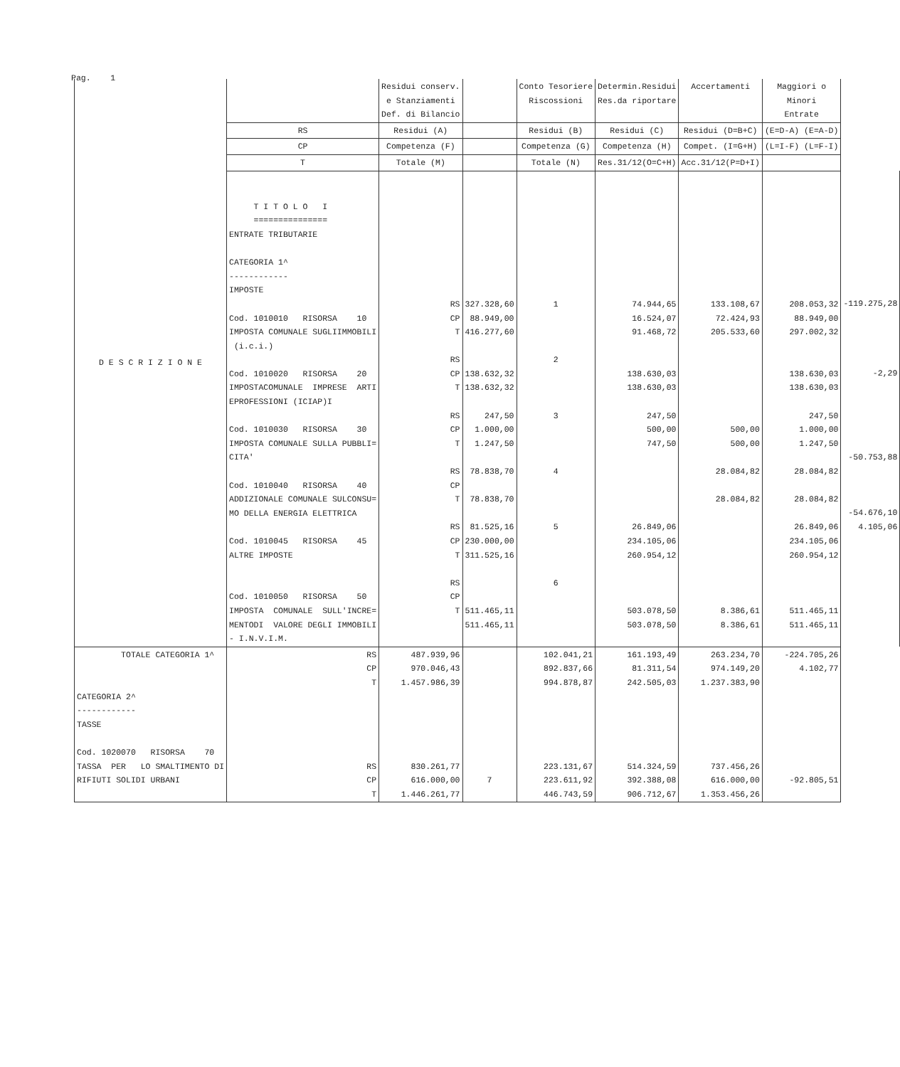Pag. 1
| D E S C R I Z I O N E | | Residui conserv. e Stanziamenti Def. di Bilancio | | Conto Tesoriere Riscossioni | Determin.Residui Res.da riportare | Accertamenti | Maggiori o Minori Entrate | |
| --- | --- | --- | --- | --- | --- | --- | --- | --- |
| | RS | Residui (A) | | Residui (B) | Residui (C) | Residui (D=B+C) | (E=D-A) (E=A-D) | |
| | CP | Competenza (F) | | Competenza (G) | Competenza (H) | Compet. (I=G+H) | (L=I-F) (L=F-I) | |
| | T | Totale (M) | | Totale (N) | Res.31/12(O=C+H) | Acc.31/12(P=D+I) | | |
| | T I T O L O I =============== ENTRATE TRIBUTARIE CATEGORIA 1^ ------------ IMPOSTE Cod. 1010010 RISORSA 10 IMPOSTA COMUNALE SUGLIIMMOBILI (i.c.i.) Cod. 1010020 RISORSA 20 IMPOSTACOMUNALE IMPRESE ARTI EPROFESSIONI (ICIAP)I Cod. 1010030 RISORSA 30 IMPOSTA COMUNALE SULLA PUBBLI= CITA' Cod. 1010040 RISORSA 40 ADDIZIONALE COMUNALE SULCONSU= MO DELLA ENERGIA ELETTRICA Cod. 1010045 RISORSA 45 ALTRE IMPOSTE Cod. 1010050 RISORSA 50 IMPOSTA COMUNALE SULL'INCRE= MENTODI VALORE DEGLI IMMOBILI - I.N.V.I.M. | RS CP T RS CP T RS CP T RS CP T RS CP T RS CP T | 327.328,60 88.949,00 416.277,60 138.632,32 138.632,32 247,50 1.000,00 1.247,50 78.838,70 78.838,70 81.525,16 230.000,00 311.525,16 511.465,11 511.465,11 | 1 2 3 4 5 6 | 74.944,65 16.524,07 91.468,72 138.630,03 138.630,03 247,50 500,00 747,50 26.849,06 234.105,06 260.954,12 503.078,50 503.078,50 | 133.108,67 72.424,93 205.533,60 500,00 500,00 28.084,82 28.084,82 8.386,61 8.386,61 | 208.053,32 88.949,00 297.002,32 138.630,03 138.630,03 247,50 1.000,00 1.247,50 28.084,82 28.084,82 26.849,06 234.105,06 260.954,12 511.465,11 511.465,11 | -119.275,28 -2,29 -50.753,88 -54.676,10 4.105,06 |
| TOTALE CATEGORIA 1^ CATEGORIA 2^ ------------ TASSE Cod. 1020070 RISORSA 70 TASSA PER LO SMALTIMENTO DI RIFIUTI SOLIDI URBANI | RS CP T RS CP T | 487.939,96 970.046,43 1.457.986,39 830.261,77 616.000,00 1.446.261,77 | 7 | 102.041,21 892.837,66 994.878,87 223.131,67 223.611,92 446.743,59 | 161.193,49 81.311,54 242.505,03 514.324,59 392.388,08 906.712,67 | 263.234,70 974.149,20 1.237.383,90 737.456,26 616.000,00 1.353.456,26 | -224.705,26 4.102,77 -92.805,51 | |